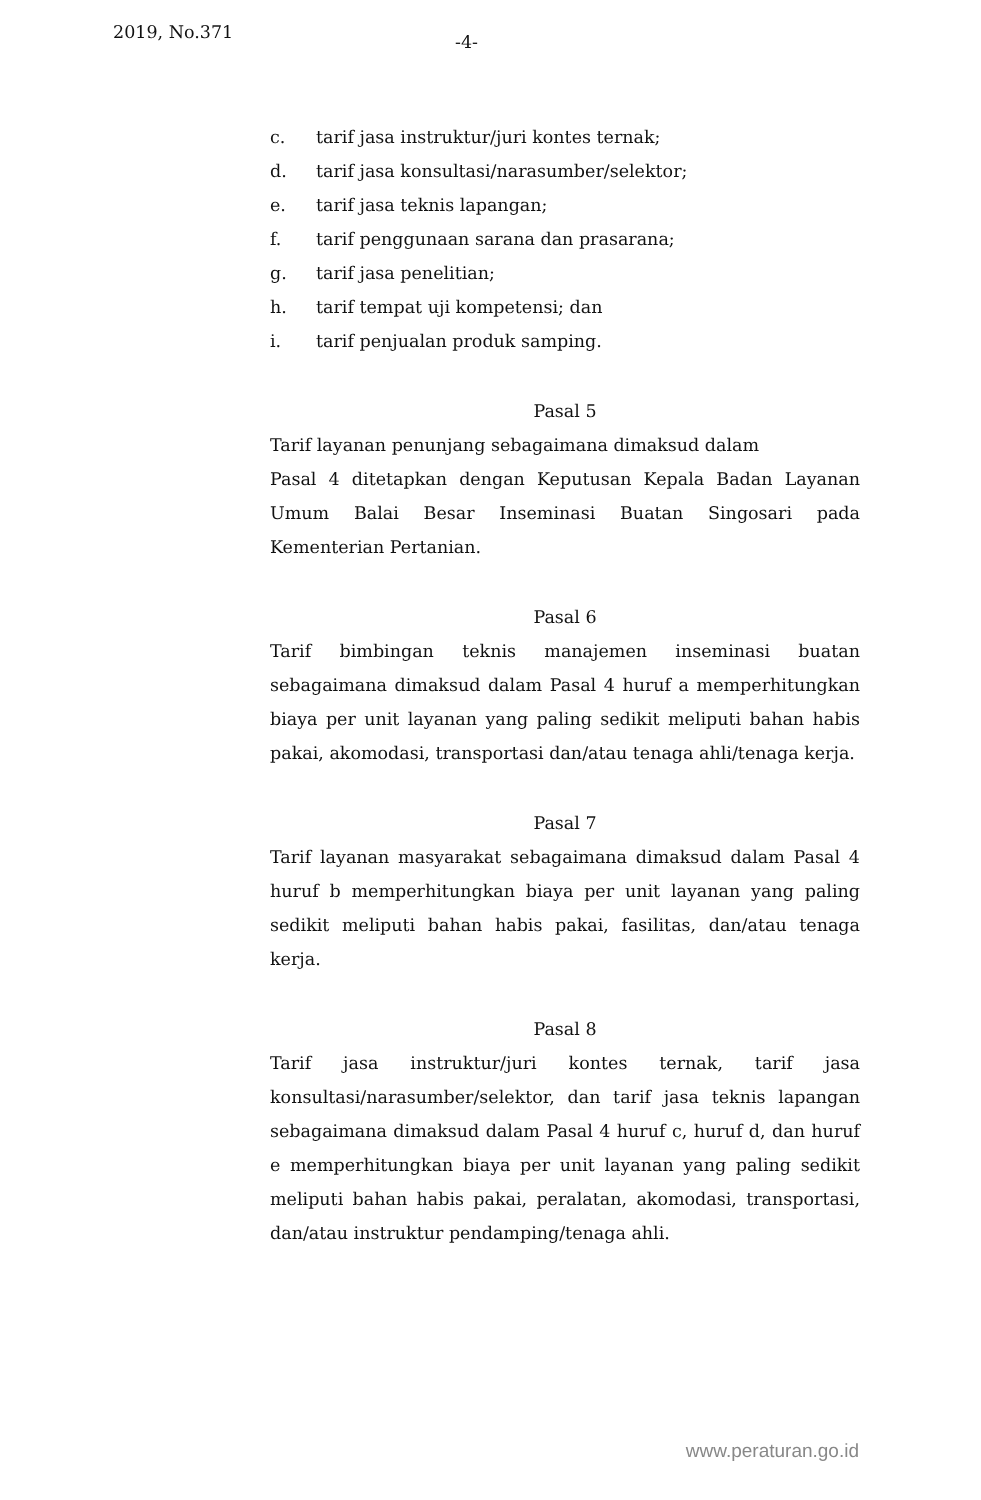2019, No.371 -4-
c. tarif jasa instruktur/juri kontes ternak;
d. tarif jasa konsultasi/narasumber/selektor;
e. tarif jasa teknis lapangan;
f. tarif penggunaan sarana dan prasarana;
g. tarif jasa penelitian;
h. tarif tempat uji kompetensi; dan
i. tarif penjualan produk samping.
Pasal 5
Tarif layanan penunjang sebagaimana dimaksud dalam
Pasal 4 ditetapkan dengan Keputusan Kepala Badan Layanan Umum Balai Besar Inseminasi Buatan Singosari pada Kementerian Pertanian.
Pasal 6
Tarif bimbingan teknis manajemen inseminasi buatan sebagaimana dimaksud dalam Pasal 4 huruf a memperhitungkan biaya per unit layanan yang paling sedikit meliputi bahan habis pakai, akomodasi, transportasi dan/atau tenaga ahli/tenaga kerja.
Pasal 7
Tarif layanan masyarakat sebagaimana dimaksud dalam Pasal 4 huruf b memperhitungkan biaya per unit layanan yang paling sedikit meliputi bahan habis pakai, fasilitas, dan/atau tenaga kerja.
Pasal 8
Tarif jasa instruktur/juri kontes ternak, tarif jasa konsultasi/narasumber/selektor, dan tarif jasa teknis lapangan sebagaimana dimaksud dalam Pasal 4 huruf c, huruf d, dan huruf e memperhitungkan biaya per unit layanan yang paling sedikit meliputi bahan habis pakai, peralatan, akomodasi, transportasi, dan/atau instruktur pendamping/tenaga ahli.
www.peraturan.go.id